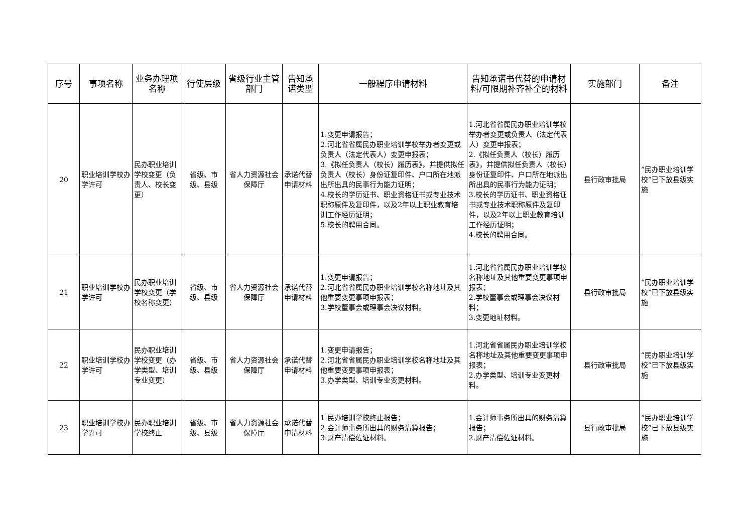| 序号 | 事项名称 | 业务办理项名称 | 行使层级 | 省级行业主管部门 | 告知承诺类型 | 一般程序申请材料 | 告知承诺书代替的申请材料/可限期补齐补全的材料 | 实施部门 | 备注 |
| --- | --- | --- | --- | --- | --- | --- | --- | --- | --- |
| 20 | 职业培训学校办学许可 | 民办职业培训学校变更（负责人、校长变更） | 省级、市级、县级 | 省人力资源社会保障厅 | 承诺代替申请材料 | 1.变更申请报告； 2.河北省省属民办职业培训学校举办者变更或负责人（法定代表人）变更申报表； 3.《拟任负责人（校长）履历表》，并提供拟任负责人（校长）身份证复印件、户口所在地派出所出具的民事行为能力证明； 4.校长的学历证书、职业资格证书或专业技术职称原件及复印件，以及2年以上职业教育培训工作经历证明； 5.校长的聘用合同。 | 1.河北省省属民办职业培训学校举办者变更或负责人（法定代表人）变更申报表； 2.《拟任负责人（校长）履历表》，并提供拟任负责人（校长）身份证复印件、户口所在地派出所出具的民事行为能力证明； 3.校长的学历证书、职业资格证书或专业技术职称原件及复印件，以及2年以上职业教育培训工作经历证明； 4.校长的聘用合同。 | 县行政审批局 | “民办职业培训学校”已下放县级实施 |
| 21 | 职业培训学校办学许可 | 民办职业培训学校变更（学校名称变更） | 省级、市级、县级 | 省人力资源社会保障厅 | 承诺代替申请材料 | 1.变更申请报告； 2.河北省省属民办职业培训学校名称地址及其他重要变更事项申报表； 3.学校董事会或理事会决议材料。 | 1.河北省省属民办职业培训学校名称地址及其他重要变更事项申报表； 2.学校董事会或理事会决议材料； 3.变更地址材料。 | 县行政审批局 | “民办职业培训学校”已下放县级实施 |
| 22 | 职业培训学校办学许可 | 民办职业培训学校变更（办学类型、培训专业变更） | 省级、市级、县级 | 省人力资源社会保障厅 | 承诺代替申请材料 | 1.变更申请报告； 2.河北省省属民办职业培训学校名称地址及其他重要变更事项申报表； 3.办学类型、培训专业变更材料。 | 1.河北省省属民办职业培训学校名称地址及其他重要变更事项申报表； 2.办学类型、培训专业变更材料。 | 县行政审批局 | “民办职业培训学校”已下放县级实施 |
| 23 | 职业培训学校办学许可 | 民办职业培训学校终止 | 省级、市级、县级 | 省人力资源社会保障厅 | 承诺代替申请材料 | 1.民办培训学校终止报告； 2.会计师事务所出具的财务清算报告； 3.财产清偿佐证材料。 | 1.会计师事务所出具的财务清算报告； 2.财产清偿佐证材料。 | 县行政审批局 | “民办职业培训学校”已下放县级实施 |